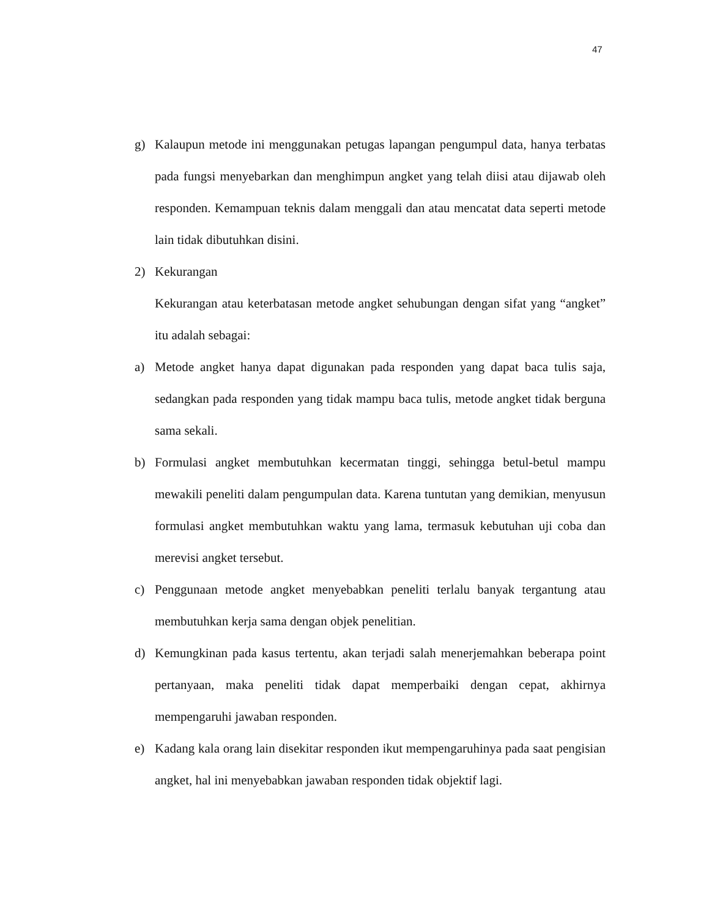47
g) Kalaupun metode ini menggunakan petugas lapangan pengumpul data, hanya terbatas pada fungsi menyebarkan dan menghimpun angket yang telah diisi atau dijawab oleh responden. Kemampuan teknis dalam menggali dan atau mencatat data seperti metode lain tidak dibutuhkan disini.
2) Kekurangan
Kekurangan atau keterbatasan metode angket sehubungan dengan sifat yang “angket” itu adalah sebagai:
a) Metode angket hanya dapat digunakan pada responden yang dapat baca tulis saja, sedangkan pada responden yang tidak mampu baca tulis, metode angket tidak berguna sama sekali.
b) Formulasi angket membutuhkan kecermatan tinggi, sehingga betul-betul mampu mewakili peneliti dalam pengumpulan data. Karena tuntutan yang demikian, menyusun formulasi angket membutuhkan waktu yang lama, termasuk kebutuhan uji coba dan merevisi angket tersebut.
c) Penggunaan metode angket menyebabkan peneliti terlalu banyak tergantung atau membutuhkan kerja sama dengan objek penelitian.
d) Kemungkinan pada kasus tertentu, akan terjadi salah menerjemahkan beberapa point pertanyaan, maka peneliti tidak dapat memperbaiki dengan cepat, akhirnya mempengaruhi jawaban responden.
e) Kadang kala orang lain disekitar responden ikut mempengaruhinya pada saat pengisian angket, hal ini menyebabkan jawaban responden tidak objektif lagi.